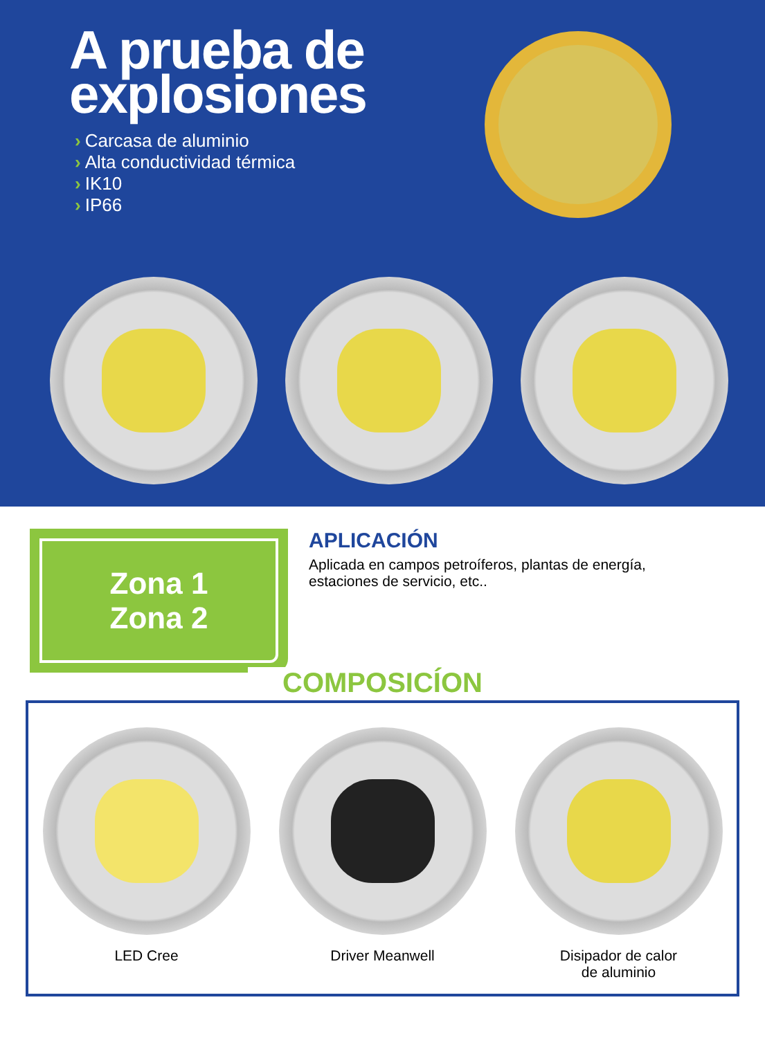A prueba de
explosiones
› Carcasa de aluminio
› Alta conductividad térmica
› IK10
› IP66
Zona 1
Zona 2
APLICACIÓN
Aplicada en campos petroíferos, plantas de energía,
estaciones de servicio, etc..
COMPOSICÍON
LED Cree Driver Meanwell Disipador de calor
de aluminio